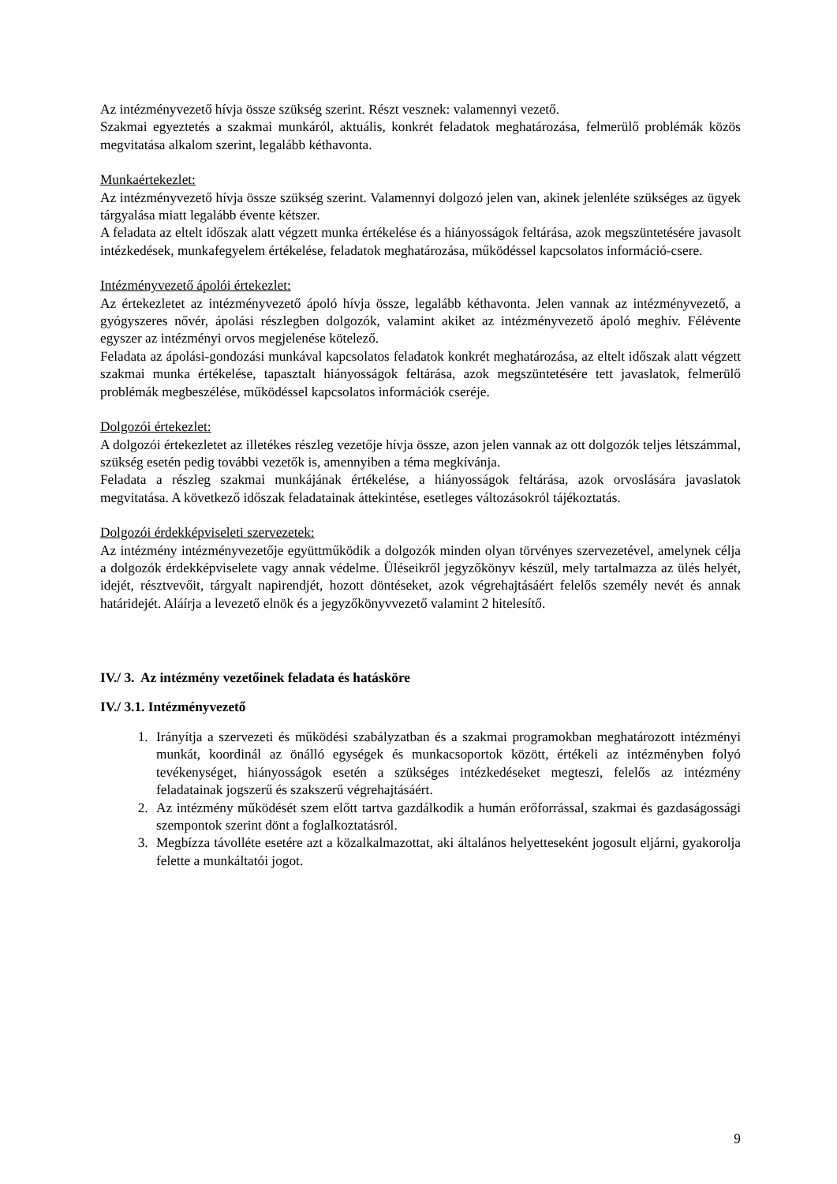Az intézményvezető hívja össze szükség szerint. Részt vesznek: valamennyi vezető.
Szakmai egyeztetés a szakmai munkáról, aktuális, konkrét feladatok meghatározása, felmerülő problémák közös megvitatása alkalom szerint, legalább kéthavonta.
Munkaértekezlet:
Az intézményvezető hívja össze szükség szerint. Valamennyi dolgozó jelen van, akinek jelenléte szükséges az ügyek tárgyalása miatt legalább évente kétszer.
A feladata az eltelt időszak alatt végzett munka értékelése és a hiányosságok feltárása, azok megszüntetésére javasolt intézkedések, munkafegyelem értékelése, feladatok meghatározása, működéssel kapcsolatos információ-csere.
Intézményvezető ápolói értekezlet:
Az értekezletet az intézményvezető ápoló hívja össze, legalább kéthavonta. Jelen vannak az intézményvezető, a gyógyszeres nővér, ápolási részlegben dolgozók, valamint akiket az intézményvezető ápoló meghív. Félévente egyszer az intézményi orvos megjelenése kötelező.
Feladata az ápolási-gondozási munkával kapcsolatos feladatok konkrét meghatározása, az eltelt időszak alatt végzett szakmai munka értékelése, tapasztalt hiányosságok feltárása, azok megszüntetésére tett javaslatok, felmerülő problémák megbeszélése, működéssel kapcsolatos információk cseréje.
Dolgozói értekezlet:
A dolgozói értekezletet az illetékes részleg vezetője hívja össze, azon jelen vannak az ott dolgozók teljes létszámmal, szükség esetén pedig további vezetők is, amennyiben a téma megkívánja.
Feladata a részleg szakmai munkájának értékelése, a hiányosságok feltárása, azok orvoslására javaslatok megvitatása. A következő időszak feladatainak áttekintése, esetleges változásokról tájékoztatás.
Dolgozói érdekképviseleti szervezetek:
Az intézmény intézményvezetője együttműködik a dolgozók minden olyan törvényes szervezetével, amelynek célja a dolgozók érdekképviselete vagy annak védelme. Üléseikről jegyzőkönyv készül, mely tartalmazza az ülés helyét, idejét, résztvevőit, tárgyalt napirendjét, hozott döntéseket, azok végrehajtásáért felelős személy nevét és annak határidejét. Aláírja a levezető elnök és a jegyzőkönyvvezető valamint 2 hitelesítő.
IV./ 3. Az intézmény vezetőinek feladata és hatásköre
IV./ 3.1. Intézményvezető
1. Irányítja a szervezeti és működési szabályzatban és a szakmai programokban meghatározott intézményi munkát, koordinál az önálló egységek és munkacsoportok között, értékeli az intézményben folyó tevékenységet, hiányosságok esetén a szükséges intézkedéseket megteszi, felelős az intézmény feladatainak jogszerű és szakszerű végrehajtásáért.
2. Az intézmény működését szem előtt tartva gazdálkodik a humán erőforrással, szakmai és gazdaságossági szempontok szerint dönt a foglalkoztatásról.
3. Megbízza távolléte esetére azt a közalkalmazottat, aki általános helyetteseként jogosult eljárni, gyakorolja felette a munkáltatói jogot.
9